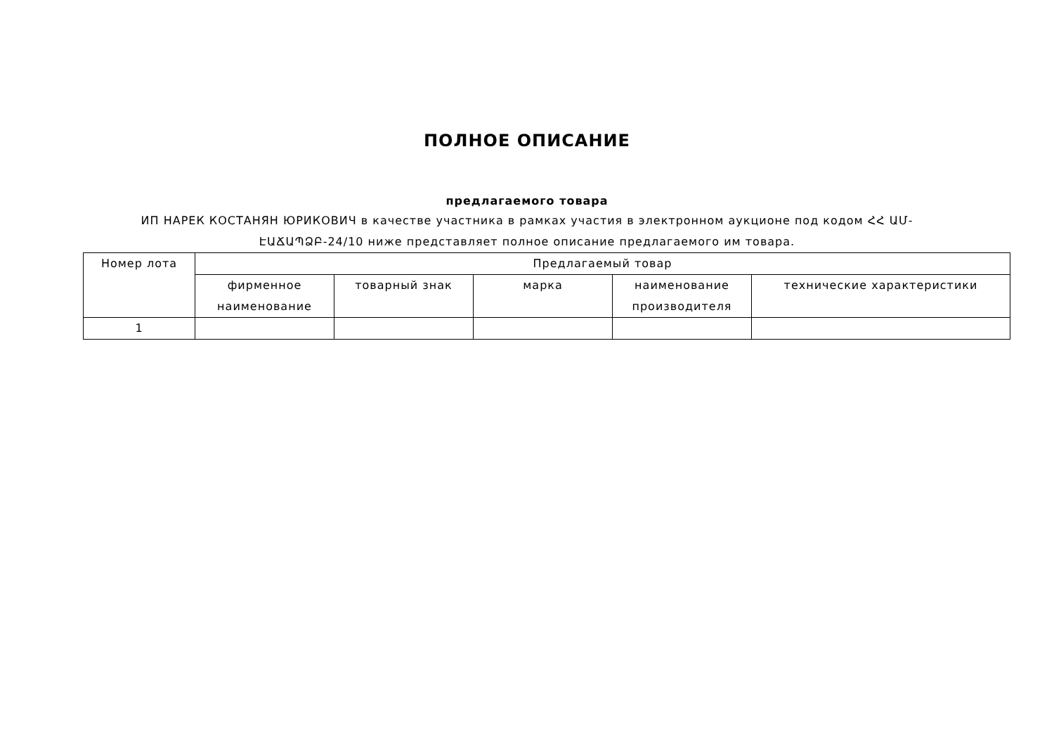ПОЛНОЕ ОПИСАНИЕ
предлагаемого товара
ИП НАРЕК КОСТАНЯН ЮРИКОВИЧ в качестве участника в рамках участия в электронном аукционе под кодом ՀՀ ԱՄ-ԷԱՃԱՊՁԲ-24/10 ниже представляет полное описание предлагаемого им товара.
| Номер лота | Предлагаемый товар | | | | |
| --- | --- | --- | --- | --- | --- |
| | фирменное наименование | товарный знак | марка | наименование производителя | технические характеристики |
| 1 | | | | | |